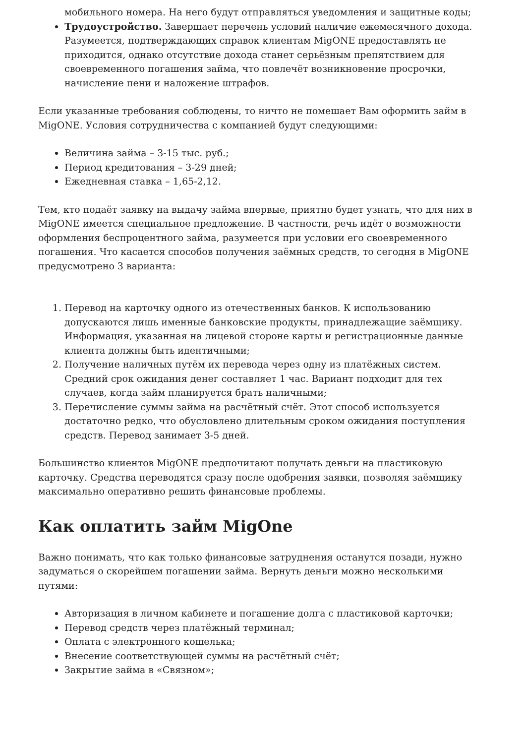мобильного номера. На него будут отправляться уведомления и защитные коды;
Трудоустройство. Завершает перечень условий наличие ежемесячного дохода. Разумеется, подтверждающих справок клиентам MigONE предоставлять не приходится, однако отсутствие дохода станет серьёзным препятствием для своевременного погашения займа, что повлечёт возникновение просрочки, начисление пени и наложение штрафов.
Если указанные требования соблюдены, то ничто не помешает Вам оформить займ в MigONE. Условия сотрудничества с компанией будут следующими:
Величина займа – 3-15 тыс. руб.;
Период кредитования – 3-29 дней;
Ежедневная ставка – 1,65-2,12.
Тем, кто подаёт заявку на выдачу займа впервые, приятно будет узнать, что для них в MigONE имеется специальное предложение. В частности, речь идёт о возможности оформления беспроцентного займа, разумеется при условии его своевременного погашения. Что касается способов получения заёмных средств, то сегодня в MigONE предусмотрено 3 варианта:
1. Перевод на карточку одного из отечественных банков. К использованию допускаются лишь именные банковские продукты, принадлежащие заёмщику. Информация, указанная на лицевой стороне карты и регистрационные данные клиента должны быть идентичными;
2. Получение наличных путём их перевода через одну из платёжных систем. Средний срок ожидания денег составляет 1 час. Вариант подходит для тех случаев, когда займ планируется брать наличными;
3. Перечисление суммы займа на расчётный счёт. Этот способ используется достаточно редко, что обусловлено длительным сроком ожидания поступления средств. Перевод занимает 3-5 дней.
Большинство клиентов MigONE предпочитают получать деньги на пластиковую карточку. Средства переводятся сразу после одобрения заявки, позволяя заёмщику максимально оперативно решить финансовые проблемы.
Как оплатить займ MigOne
Важно понимать, что как только финансовые затруднения останутся позади, нужно задуматься о скорейшем погашении займа. Вернуть деньги можно несколькими путями:
Авторизация в личном кабинете и погашение долга с пластиковой карточки;
Перевод средств через платёжный терминал;
Оплата с электронного кошелька;
Внесение соответствующей суммы на расчётный счёт;
Закрытие займа в «Связном»;